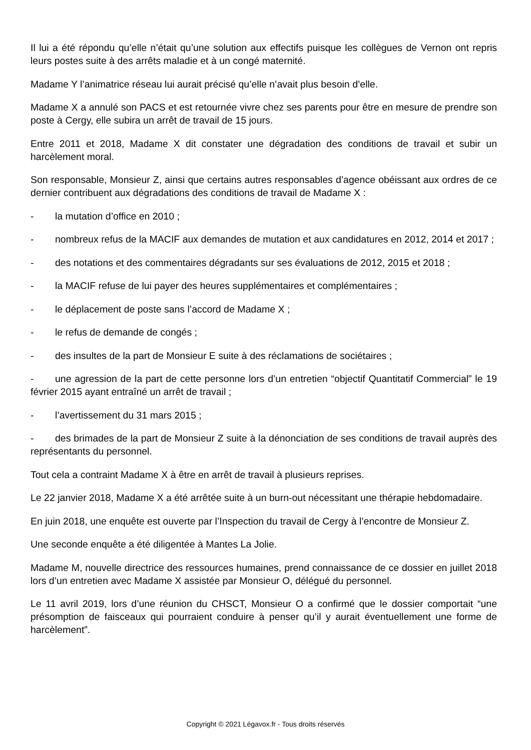Il lui a été répondu qu’elle n’était qu’une solution aux effectifs puisque les collègues de Vernon ont repris leurs postes suite à des arrêts maladie et à un congé maternité.
Madame Y l’animatrice réseau lui aurait précisé qu’elle n’avait plus besoin d’elle.
Madame X a annulé son PACS et est retournée vivre chez ses parents pour être en mesure de prendre son poste à Cergy, elle subira un arrêt de travail de 15 jours.
Entre 2011 et 2018, Madame X dit constater une dégradation des conditions de travail et subir un harcèlement moral.
Son responsable, Monsieur Z, ainsi que certains autres responsables d’agence obéissant aux ordres de ce dernier contribuent aux dégradations des conditions de travail de Madame X :
- la mutation d’office en 2010 ;
- nombreux refus de la MACIF aux demandes de mutation et aux candidatures en 2012, 2014 et 2017 ;
- des notations et des commentaires dégradants sur ses évaluations de 2012, 2015 et 2018 ;
- la MACIF refuse de lui payer des heures supplémentaires et complémentaires ;
- le déplacement de poste sans l’accord de Madame X ;
- le refus de demande de congés ;
- des insultes de la part de Monsieur E suite à des réclamations de sociétaires ;
- une agression de la part de cette personne lors d’un entretien “objectif Quantitatif Commercial” le 19 février 2015 ayant entraîné un arrêt de travail ;
- l’avertissement du 31 mars 2015 ;
- des brimades de la part de Monsieur Z suite à la dénonciation de ses conditions de travail auprès des représentants du personnel.
Tout cela a contraint Madame X à être en arrêt de travail à plusieurs reprises.
Le 22 janvier 2018, Madame X a été arrêtée suite à un burn-out nécessitant une thérapie hebdomadaire.
En juin 2018, une enquête est ouverte par l’Inspection du travail de Cergy à l’encontre de Monsieur Z.
Une seconde enquête a été diligentée à Mantes La Jolie.
Madame M, nouvelle directrice des ressources humaines, prend connaissance de ce dossier en juillet 2018 lors d’un entretien avec Madame X assistée par Monsieur O, délégué du personnel.
Le 11 avril 2019, lors d’une réunion du CHSCT, Monsieur O a confirmé que le dossier comportait “une présomption de faisceaux qui pourraient conduire à penser qu’il y aurait éventuellement une forme de harcèlement”.
Copyright © 2021 Légavox.fr - Tous droits réservés